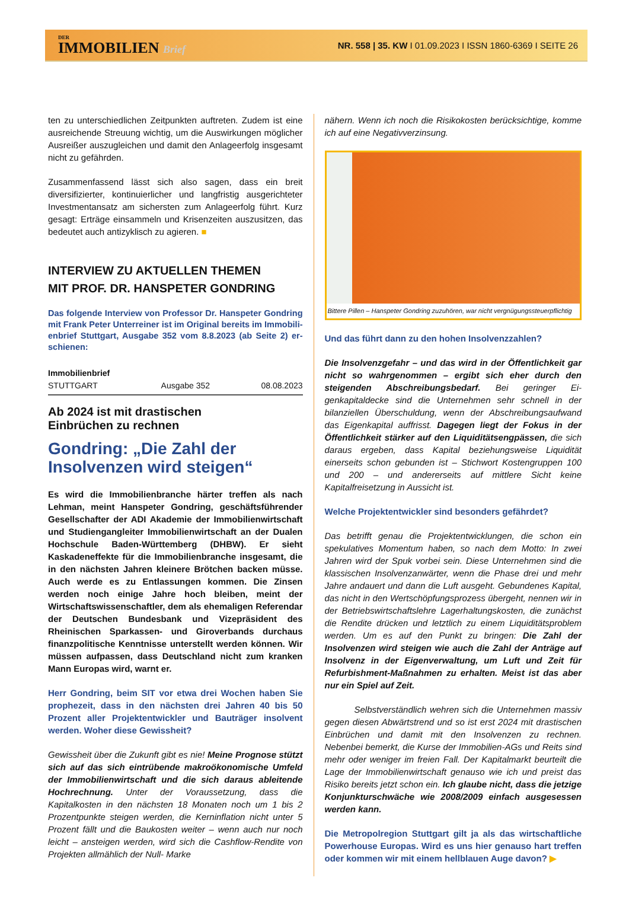DER
IMMOBILIEN Brief
NR. 558 | 35. KW I 01.09.2023 I ISSN 1860-6369 I SEITE 26
ten zu unterschiedlichen Zeitpunkten auftreten. Zudem ist eine ausreichende Streuung wichtig, um die Auswirkungen möglicher Ausreißer auszugleichen und damit den Anlage­erfolg insgesamt nicht zu gefährden.
Zusammenfassend lässt sich also sagen, dass ein breit diversifizierter, kontinuierlicher und langfristig ausgerichteter Investmentansatz am sichersten zum Anlageerfolg führt. Kurz gesagt: Erträge einsammeln und Krisenzeiten auszu­sitzen, das bedeutet auch antizyklisch zu agieren. ■
INTERVIEW ZU AKTUELLEN THEMEN
MIT PROF. DR. HANSPETER GONDRING
Das folgende Interview von Professor Dr. Hanspeter Gondring mit Frank Peter Unterreiner ist im Original bereits im Immobili­enbrief Stuttgart, Ausgabe 352 vom 8.8.2023 (ab Seite 2) er­schienen:
Immobilienbrief
STUTTGART Ausgabe 352 08.08.2023
Ab 2024 ist mit drastischen
Einbrüchen zu rechnen
Gondring: „Die Zahl der Insolvenzen wird steigen“
Es wird die Immobilienbranche härter treffen als nach Lehman, meint Hanspeter Gondring, geschäftsführen­der Gesellschafter der ADI Akademie der Immobilien­wirtschaft und Studiengangleiter Immobilienwirtschaft an der Dualen Hochschule Baden-Württemberg (DHBW). Er sieht Kaskadeneffekte für die Immobilien­branche insgesamt, die in den nächsten Jahren kleinere Brötchen backen müsse. Auch werde es zu Entlassun­gen kommen. Die Zinsen werden noch einige Jahre hoch bleiben, meint der Wirtschaftswissenschaftler, dem als ehemaligen Referendar der Deutschen Bundes­bank und Vizepräsident des Rheinischen Sparkassen- und Giroverbands durchaus finanzpolitische Kenntnis­se unterstellt werden können. Wir müssen aufpassen, dass Deutschland nicht zum kranken Mann Europas wird, warnt er.
Herr Gondring, beim SIT vor etwa drei Wochen haben Sie prophezeit, dass in den nächsten drei Jahren 40 bis 50 Prozent aller Projektentwickler und Bauträger insol­vent werden. Woher diese Gewissheit?
Gewissheit über die Zukunft gibt es nie! Meine Prognose stützt sich auf das sich eintrübende makroökonomische Umfeld der Immobilienwirtschaft und die sich daraus ableitende Hochrechnung. Unter der Voraussetzung, dass die Kapitalkosten in den nächsten 18 Monaten noch um 1 bis 2 Prozentpunkte steigen werden, die Kerninflation nicht unter 5 Prozent fällt und die Baukosten weiter – wenn auch nur noch leicht – ansteigen werden, wird sich die Cashflow-Rendite von Projekten allmählich der Null- Marke
nähern. Wenn ich noch die Risikokosten berücksichtige, komme ich auf eine Negativverzinsung.
Bittere Pillen – Hanspeter Gondring zuzuhören, war nicht vergnügungssteuerpflichtig
Und das führt dann zu den hohen Insolvenzzahlen?
Die Insolvenzgefahr – und das wird in der Öffentlichkeit gar nicht so wahrgenommen – ergibt sich eher durch den steigenden Abschreibungsbedarf. Bei geringer Ei­genkapitaldecke sind die Unternehmen sehr schnell in der bilanziellen Überschuldung, wenn der Abschreibungsauf­wand das Eigenkapital auffrisst. Dagegen liegt der Fokus in der Öffentlichkeit stärker auf den Liquiditätsengpäs­sen, die sich daraus ergeben, dass Kapital beziehungswei­se Liquidität einerseits schon gebunden ist – Stichwort Kos­tengruppen 100 und 200 – und andererseits auf mittlere Sicht keine Kapitalfreisetzung in Aussicht ist.
Welche Projektentwickler sind besonders gefährdet?
Das betrifft genau die Projektentwicklungen, die schon ein spekulatives Momentum haben, so nach dem Motto: In zwei Jahren wird der Spuk vorbei sein. Diese Unternehmen sind die klassischen Insolvenzanwärter, wenn die Phase drei und mehr Jahre andauert und dann die Luft ausgeht. Gebunde­nes Kapital, das nicht in den Wertschöpfungsprozess über­geht, nennen wir in der Betriebswirtschaftslehre Lagerhal­tungskosten, die zunächst die Rendite drücken und letztlich zu einem Liquiditätsproblem werden. Um es auf den Punkt zu bringen: Die Zahl der Insolvenzen wird steigen wie auch die Zahl der Anträge auf Insolvenz in der Eigenver­waltung, um Luft und Zeit für Refurbishment-Maßnahmen zu erhalten. Meist ist das aber nur ein Spiel auf Zeit.
Selbstverständlich wehren sich die Unternehmen massiv gegen diesen Abwärtstrend und so ist erst 2024 mit drastischen Einbrüchen und damit mit den Insolvenzen zu rechnen. Nebenbei bemerkt, die Kurse der Immobilien-AGs und Reits sind mehr oder weniger im freien Fall. Der Kapi­talmarkt beurteilt die Lage der Immobilienwirtschaft genauso wie ich und preist das Risiko bereits jetzt schon ein. Ich glaube nicht, dass die jetzige Konjunkturschwäche wie 2008/2009 einfach ausgesessen werden kann.
Die Metropolregion Stuttgart gilt ja als das wirtschaftli­che Powerhouse Europas. Wird es uns hier genauso hart treffen oder kommen wir mit einem hellblauen Auge davon? ▶